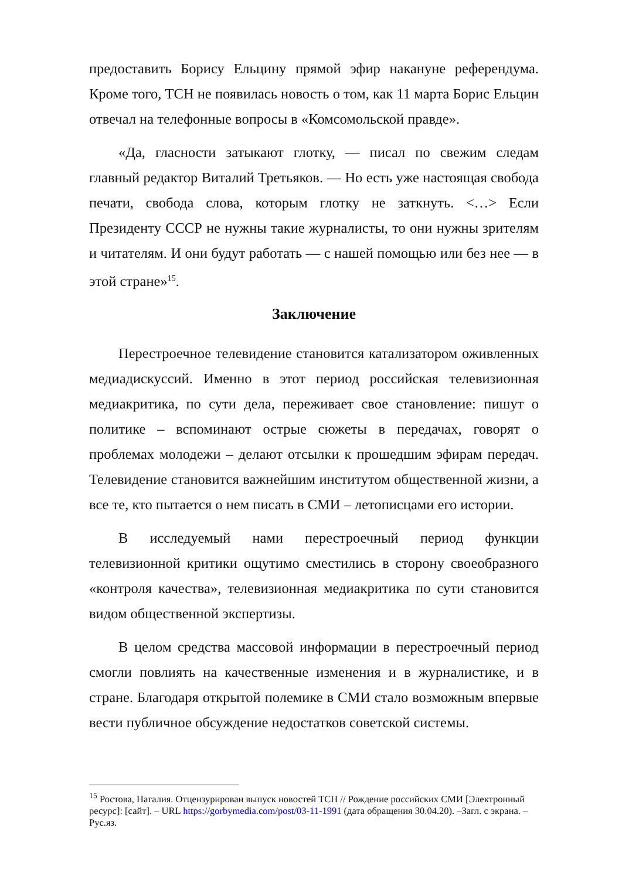предоставить Борису Ельцину прямой эфир накануне референдума. Кроме того, ТСН не появилась новость о том, как 11 марта Борис Ельцин отвечал на телефонные вопросы в «Комсомольской правде».
«Да, гласности затыкают глотку, — писал по свежим следам главный редактор Виталий Третьяков. — Но есть уже настоящая свобода печати, свобода слова, которым глотку не заткнуть. <…> Если Президенту СССР не нужны такие журналисты, то они нужны зрителям и читателям. И они будут работать — с нашей помощью или без нее — в этой стране»<sup>15</sup>.
Заключение
Перестроечное телевидение становится катализатором оживленных медиадискуссий. Именно в этот период российская телевизионная медиакритика, по сути дела, переживает свое становление: пишут о политике – вспоминают острые сюжеты в передачах, говорят о проблемах молодежи – делают отсылки к прошедшим эфирам передач. Телевидение становится важнейшим институтом общественной жизни, а все те, кто пытается о нем писать в СМИ – летописцами его истории.
В исследуемый нами перестроечный период функции телевизионной критики ощутимо сместились в сторону своеобразного «контроля качества», телевизионная медиакритика по сути становится видом общественной экспертизы.
В целом средства массовой информации в перестроечный период смогли повлиять на качественные изменения и в журналистике, и в стране. Благодаря открытой полемике в СМИ стало возможным впервые вести публичное обсуждение недостатков советской системы.
<sup>15</sup> Ростова, Наталия. Отцензурирован выпуск новостей ТСН // Рождение российских СМИ [Электронный ресурс]: [сайт]. – URL https://gorbymedia.com/post/03-11-1991 (дата обращения 30.04.20). –Загл. с экрана. – Рус.яз.